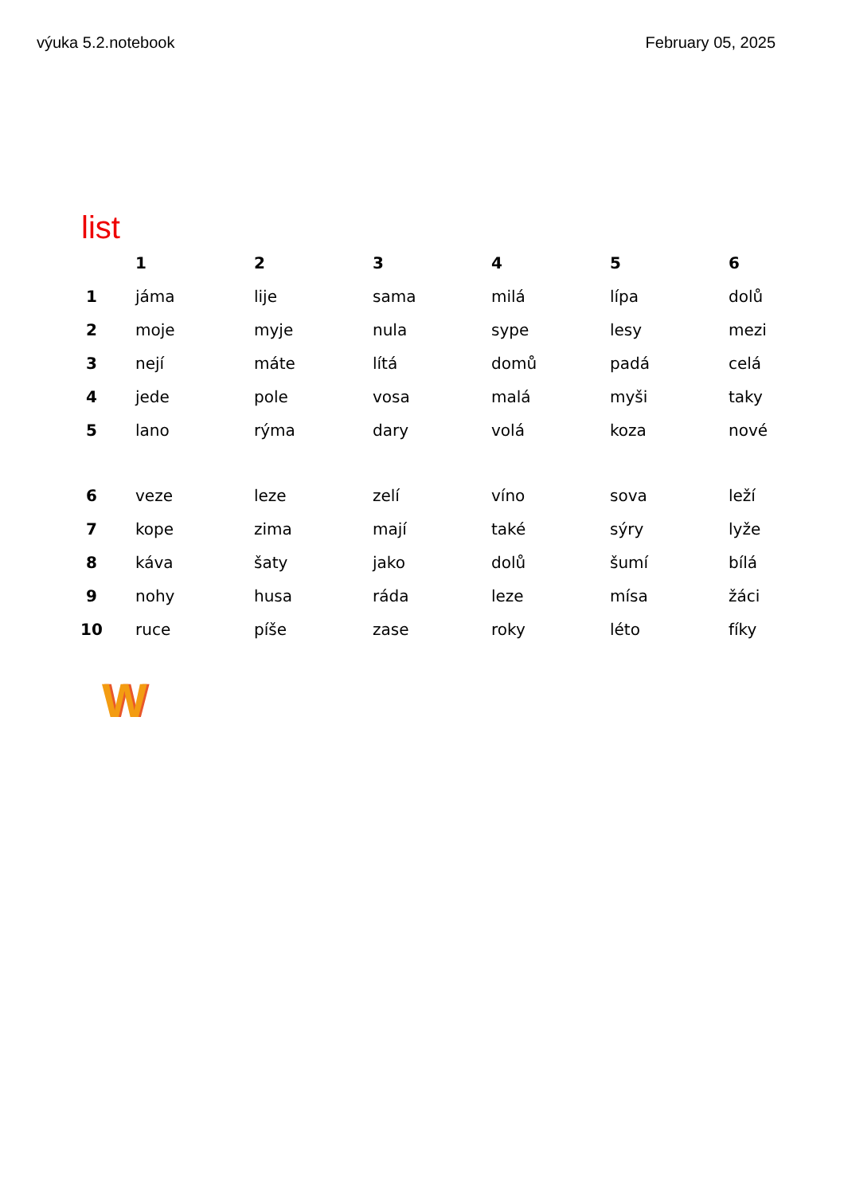výuka 5.2.notebook February 05, 2025
list
| | 1 | 2 | 3 | 4 | 5 | 6 |
| --- | --- | --- | --- | --- | --- | --- |
| 1 | jáma | lije | sama | milá | lípa | dolů |
| 2 | moje | myje | nula | sype | lesy | mezi |
| 3 | nejí | máte | lítá | domů | padá | celá |
| 4 | jede | pole | vosa | malá | myši | taky |
| 5 | lano | rýma | dary | volá | koza | nové |
| 6 | veze | leze | zelí | víno | sova | leží |
| 7 | kope | zima | mají | také | sýry | lyže |
| 8 | káva | šaty | jako | dolů | šumí | bílá |
| 9 | nohy | husa | ráda | leze | mísa | žáci |
| 10 | ruce | píše | zase | roky | léto | fíky |
W